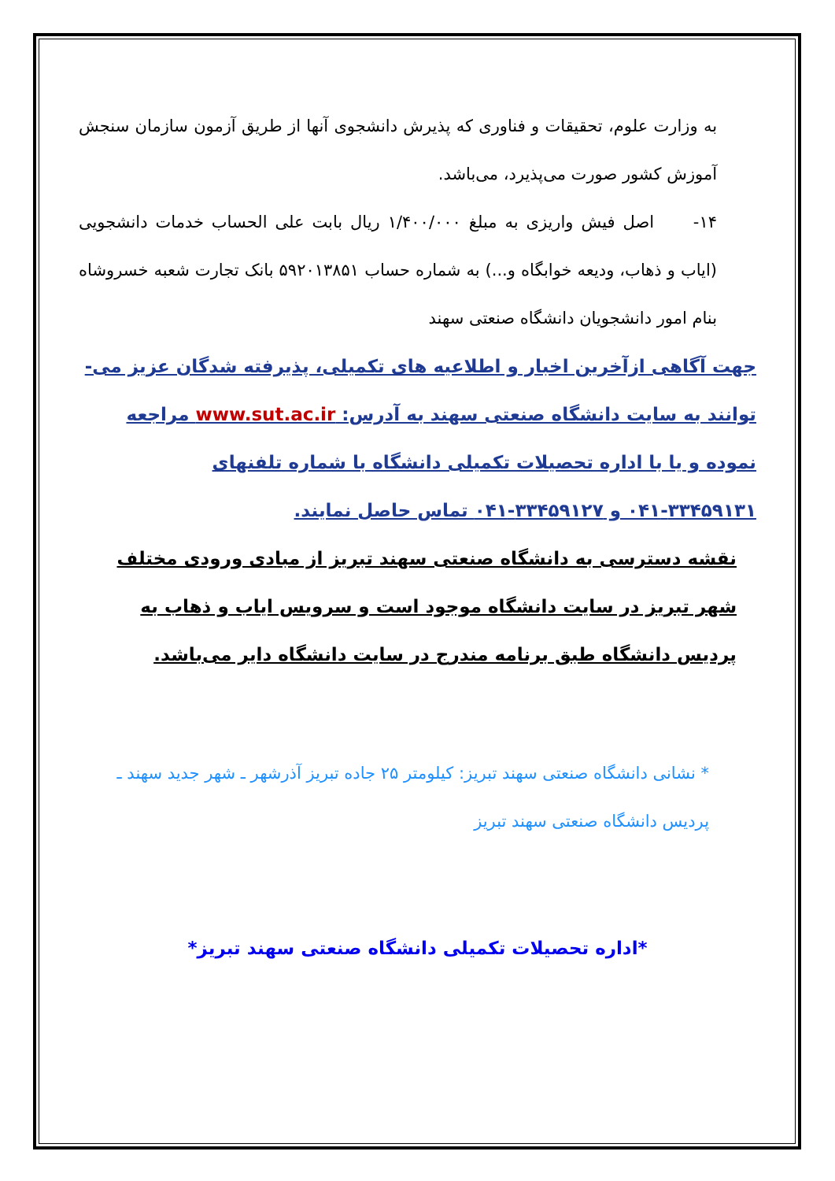به وزارت علوم، تحقیقات و فناوری که پذیرش دانشجوی آنها از طریق آزمون سازمان سنجش آموزش کشور صورت می‌پذیرد، می‌باشد.
۱۴- اصل فیش واریزی به مبلغ ۱/۴۰۰/۰۰۰ ریال بابت علی الحساب خدمات دانشجویی (ایاب و ذهاب، ودیعه خوابگاه و...) به شماره حساب ۵۹۲۰۱۳۸۵۱ بانک تجارت شعبه خسروشاه بنام امور دانشجویان دانشگاه صنعتی سهند
جهت آگاهی ازآخرین اخبار و اطلاعیه های تکمیلی، پذیرفته شدگان عزیز می-توانند به سایت دانشگاه صنعتی سهند به آدرس: www.sut.ac.ir مراجعه نموده و یا با اداره تحصیلات تکمیلی دانشگاه با شماره تلفنهای ۳۳۴۵۹۱۳۱-۰۴۱ و ۳۳۴۵۹۱۲۷-۰۴۱ تماس حاصل نمایند.
نقشه دسترسی به دانشگاه صنعتی سهند تبریز از مبادی ورودی مختلف شهر تبریز در سایت دانشگاه موجود است و سرویس ایاب و ذهاب به پردیس دانشگاه طبق برنامه مندرج در سایت دانشگاه دایر می‌باشد.
* نشانی دانشگاه صنعتی سهند تبریز: کیلومتر ۲۵ جاده تبریز آذرشهر ـ شهر جدید سهند ـ پردیس دانشگاه صنعتی سهند تبریز
*اداره تحصیلات تکمیلی دانشگاه صنعتی سهند تبریز*